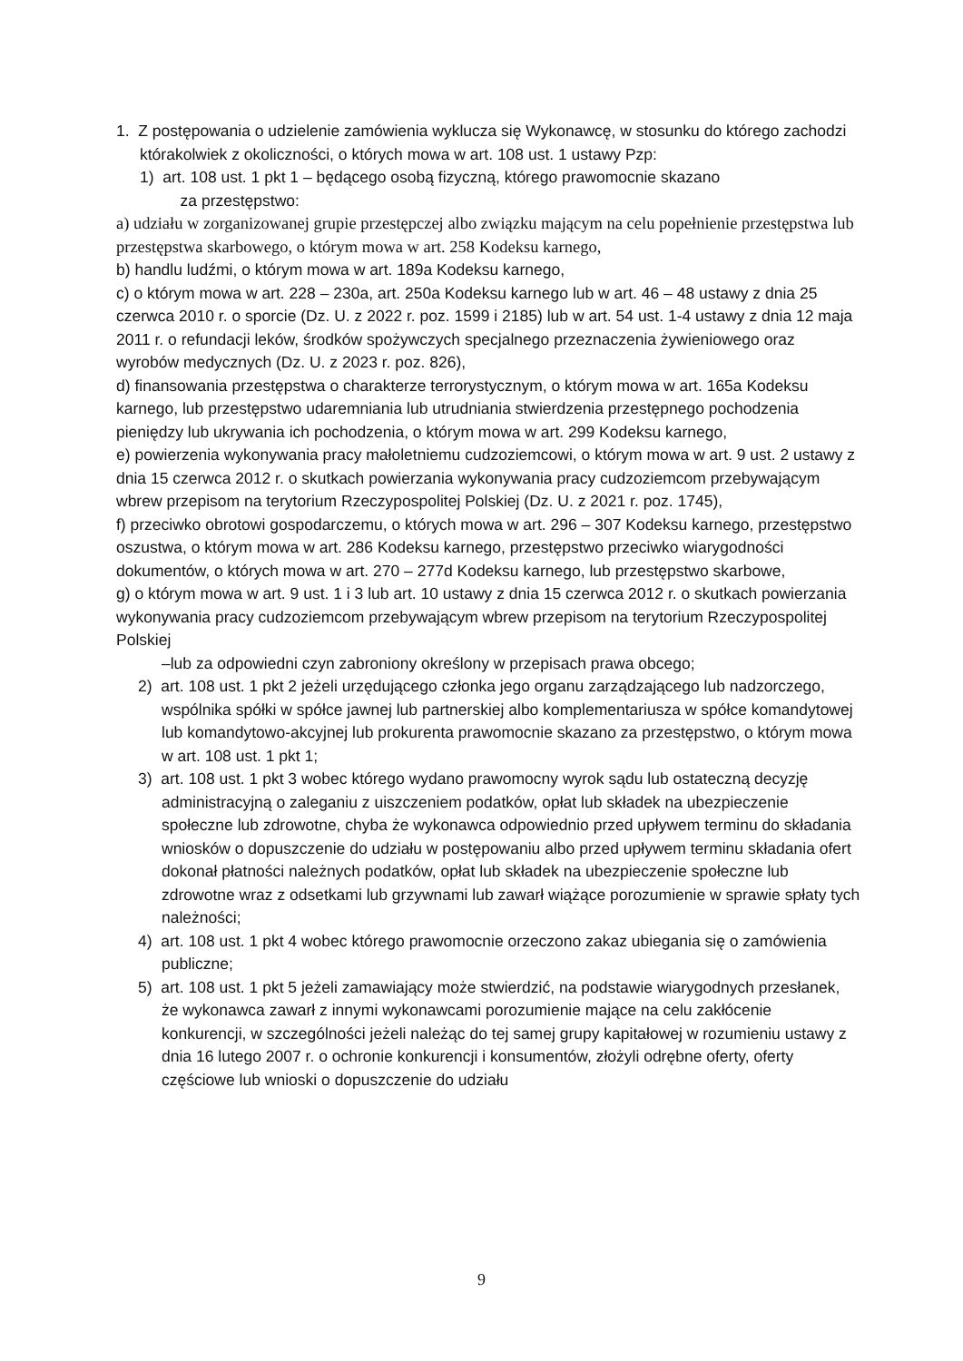1. Z postępowania o udzielenie zamówienia wyklucza się Wykonawcę, w stosunku do którego zachodzi którakolwiek z okoliczności, o których mowa w art. 108 ust. 1 ustawy Pzp:
1) art. 108 ust. 1 pkt 1 – będącego osobą fizyczną, którego prawomocnie skazano
za przestępstwo:
a) udziału w zorganizowanej grupie przestępczej albo związku mającym na celu popełnienie przestępstwa lub przestępstwa skarbowego, o którym mowa w art. 258 Kodeksu karnego,
b) handlu ludźmi, o którym mowa w art. 189a Kodeksu karnego,
c) o którym mowa w art. 228 – 230a, art. 250a Kodeksu karnego lub w art. 46 – 48 ustawy z dnia 25 czerwca 2010 r. o sporcie (Dz. U. z 2022 r. poz. 1599 i 2185) lub w art. 54 ust. 1-4 ustawy z dnia 12 maja 2011 r. o refundacji leków, środków spożywczych specjalnego przeznaczenia żywieniowego oraz wyrobów medycznych (Dz. U. z 2023 r. poz. 826),
d) finansowania przestępstwa o charakterze terrorystycznym, o którym mowa w art. 165a Kodeksu karnego, lub przestępstwo udaremniania lub utrudniania stwierdzenia przestępnego pochodzenia pieniędzy lub ukrywania ich pochodzenia, o którym mowa w art. 299 Kodeksu karnego,
e) powierzenia wykonywania pracy małoletniemu cudzoziemcowi, o którym mowa w art. 9 ust. 2 ustawy z dnia 15 czerwca 2012 r. o skutkach powierzania wykonywania pracy cudzoziemcom przebywającym wbrew przepisom na terytorium Rzeczypospolitej Polskiej (Dz. U. z 2021 r. poz. 1745),
f) przeciwko obrotowi gospodarczemu, o których mowa w art. 296 – 307 Kodeksu karnego, przestępstwo oszustwa, o którym mowa w art. 286 Kodeksu karnego, przestępstwo przeciwko wiarygodności dokumentów, o których mowa w art. 270 – 277d Kodeksu karnego, lub przestępstwo skarbowe,
g) o którym mowa w art. 9 ust. 1 i 3 lub art. 10 ustawy z dnia 15 czerwca 2012 r. o skutkach powierzania wykonywania pracy cudzoziemcom przebywającym wbrew przepisom na terytorium Rzeczypospolitej Polskiej
–lub za odpowiedni czyn zabroniony określony w przepisach prawa obcego;
2) art. 108 ust. 1 pkt 2 jeżeli urzędującego członka jego organu zarządzającego lub nadzorczego, wspólnika spółki w spółce jawnej lub partnerskiej albo komplementariusza w spółce komandytowej lub komandytowo-akcyjnej lub prokurenta prawomocnie skazano za przestępstwo, o którym mowa w art. 108 ust. 1 pkt 1;
3) art. 108 ust. 1 pkt 3 wobec którego wydano prawomocny wyrok sądu lub ostateczną decyzję administracyjną o zaleganiu z uiszczeniem podatków, opłat lub składek na ubezpieczenie społeczne lub zdrowotne, chyba że wykonawca odpowiednio przed upływem terminu do składania wniosków o dopuszczenie do udziału w postępowaniu albo przed upływem terminu składania ofert dokonał płatności należnych podatków, opłat lub składek na ubezpieczenie społeczne lub zdrowotne wraz z odsetkami lub grzywnami lub zawarł wiążące porozumienie w sprawie spłaty tych należności;
4) art. 108 ust. 1 pkt 4 wobec którego prawomocnie orzeczono zakaz ubiegania się o zamówienia publiczne;
5) art. 108 ust. 1 pkt 5 jeżeli zamawiający może stwierdzić, na podstawie wiarygodnych przesłanek, że wykonawca zawarł z innymi wykonawcami porozumienie mające na celu zakłócenie konkurencji, w szczególności jeżeli należąc do tej samej grupy kapitałowej w rozumieniu ustawy z dnia 16 lutego 2007 r. o ochronie konkurencji i konsumentów, złożyli odrębne oferty, oferty częściowe lub wnioski o dopuszczenie do udziału
9